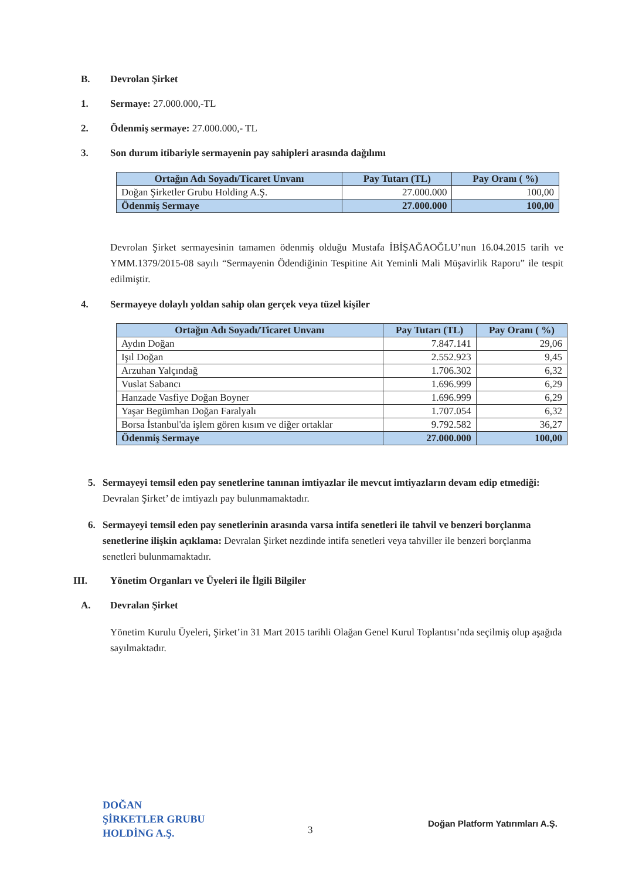B. Devrolan Şirket
1. Sermaye: 27.000.000,-TL
2. Ödenmiş sermaye: 27.000.000,- TL
3. Son durum itibariyle sermayenin pay sahipleri arasında dağılımı
| Ortağın Adı Soyadı/Ticaret Unvanı | Pay Tutarı (TL) | Pay Oranı ( %) |
| --- | --- | --- |
| Doğan Şirketler Grubu Holding A.Ş. | 27.000.000 | 100,00 |
| Ödenmiş Sermaye | 27.000.000 | 100,00 |
Devrolan Şirket sermayesinin tamamen ödenmiş olduğu Mustafa İBİŞAĞAOĞLU’nun 16.04.2015 tarih ve YMM.1379/2015-08 sayılı “Sermayenin Ödendiğinin Tespitine Ait Yeminli Mali Müşavirlik Raporu” ile tespit edilmiştir.
4. Sermayeye dolaylı yoldan sahip olan gerçek veya tüzel kişiler
| Ortağın Adı Soyadı/Ticaret Unvanı | Pay Tutarı (TL) | Pay Oranı ( %) |
| --- | --- | --- |
| Aydın Doğan | 7.847.141 | 29,06 |
| Işıl Doğan | 2.552.923 | 9,45 |
| Arzuhan Yalçındağ | 1.706.302 | 6,32 |
| Vuslat Sabancı | 1.696.999 | 6,29 |
| Hanzade Vasfiye Doğan Boyner | 1.696.999 | 6,29 |
| Yaşar Begümhan Doğan Faralyalı | 1.707.054 | 6,32 |
| Borsa İstanbul'da işlem gören kısım ve diğer ortaklar | 9.792.582 | 36,27 |
| Ödenmiş Sermaye | 27.000.000 | 100,00 |
5. Sermayeyi temsil eden pay senetlerine tanınan imtiyazlar ile mevcut imtiyazların devam edip etmediği: Devralan Şirket’ de imtiyazlı pay bulunmamaktadır.
6. Sermayeyi temsil eden pay senetlerinin arasında varsa intifa senetleri ile tahvil ve benzeri borçlanma senetlerine ilişkin açıklama: Devralan Şirket nezdinde intifa senetleri veya tahviller ile benzeri borçlanma senetleri bulunmamaktadır.
III. Yönetim Organları ve Üyeleri ile İlgili Bilgiler
A. Devralan Şirket
Yönetim Kurulu Üyeleri, Şirket’in 31 Mart 2015 tarihli Olağan Genel Kurul Toplantısı’nda seçilmiş olup aşağıda sayılmaktadır.
DOĞAN
ŞİRKETLER GRUBU
HOLDİNG A.Ş.
3
Doğan Platform Yatırımları A.Ş.